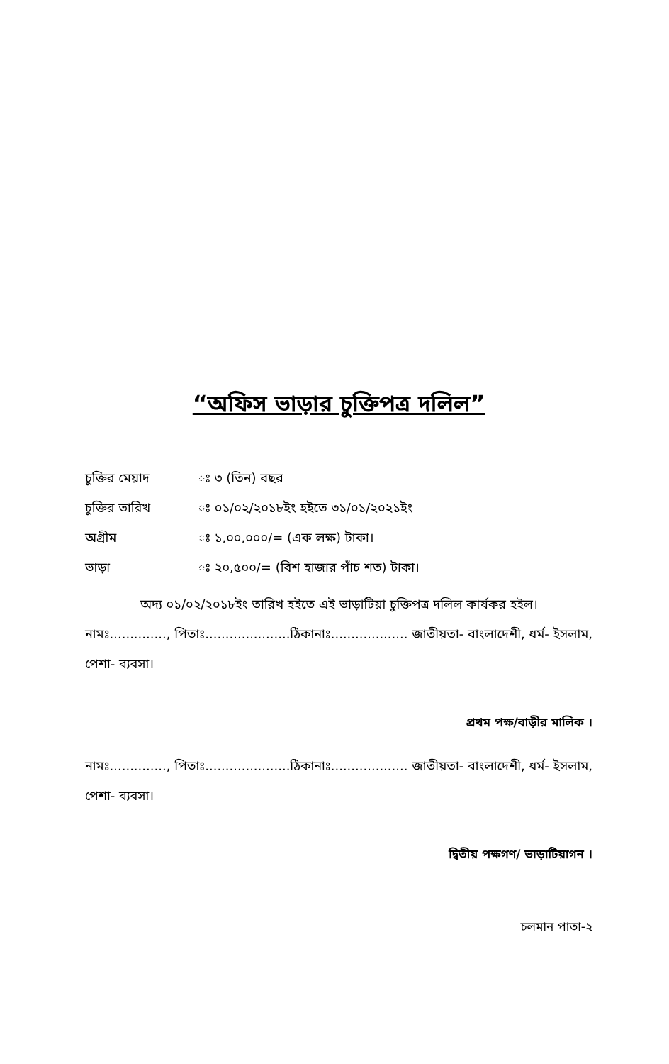“অফিস ভাড়ার চুক্তিপত্র দলিল”
চুক্তির মেয়াদ ঃ ৩ (তিন) বছর
চুক্তির তারিখ ঃ ০১/০২/২০১৮ইং হইতে ৩১/০১/২০২১ইং
অগ্রীম ঃ ১,০০,০০০/= (এক লক্ষ) টাকা।
ভাড়া ঃ ২০,৫০০/= (বিশ হাজার পাঁচ শত) টাকা।
অদ্য ০১/০২/২০১৮ইং তারিখ হইতে এই ভাড়াটিয়া চুক্তিপত্র দলিল কার্যকর হইল।
নামঃ.............., পিতাঃ.....................ঠিকানাঃ................... জাতীয়তা- বাংলাদেশী, ধর্ম- ইসলাম, পেশা- ব্যবসা।
প্রথম পক্ষ/বাড়ীর মালিক ।
নামঃ.............., পিতাঃ.....................ঠিকানাঃ................... জাতীয়তা- বাংলাদেশী, ধর্ম- ইসলাম, পেশা- ব্যবসা।
দ্বিতীয় পক্ষগণ/ ভাড়াটিয়াগন ।
চলমান পাতা-২